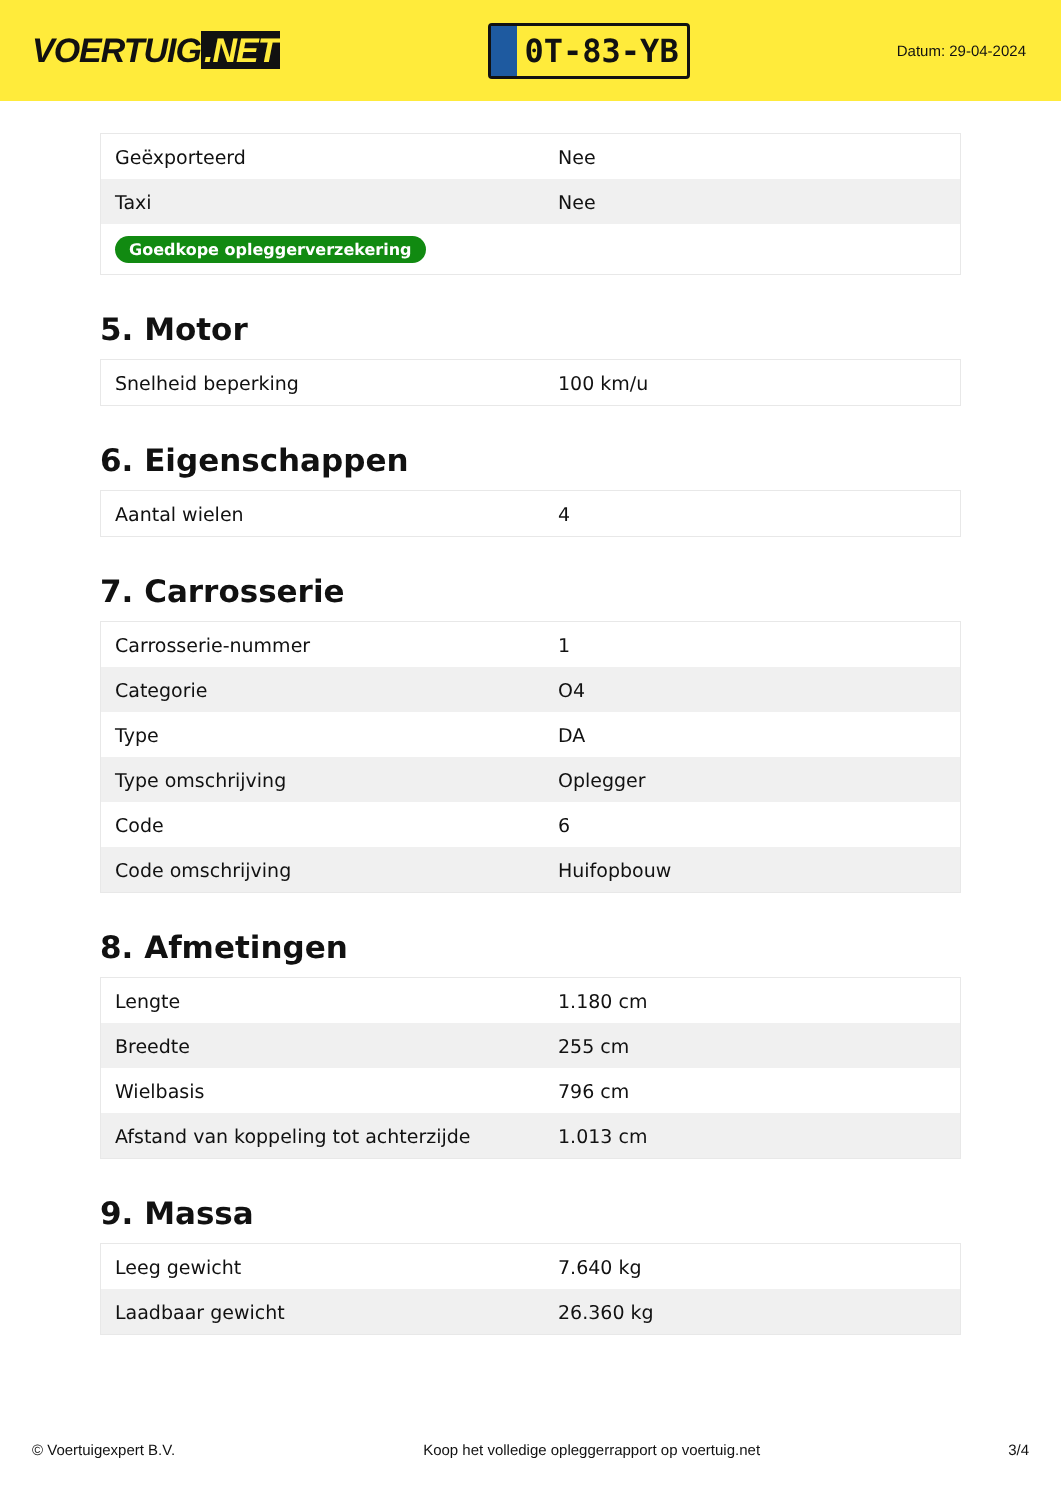VOERTUIG.NET
0T-83-YB
Datum: 29-04-2024
| Geëxporteerd | Nee |
| Taxi | Nee |
| Goedkope opleggerverzekering | |
5. Motor
| Snelheid beperking | 100 km/u |
6. Eigenschappen
| Aantal wielen | 4 |
7. Carrosserie
| Carrosserie-nummer | 1 |
| Categorie | O4 |
| Type | DA |
| Type omschrijving | Oplegger |
| Code | 6 |
| Code omschrijving | Huifopbouw |
8. Afmetingen
| Lengte | 1.180 cm |
| Breedte | 255 cm |
| Wielbasis | 796 cm |
| Afstand van koppeling tot achterzijde | 1.013 cm |
9. Massa
| Leeg gewicht | 7.640 kg |
| Laadbaar gewicht | 26.360 kg |
© Voertuigexpert B.V. Koop het volledige opleggerrapport op voertuig.net 3/4